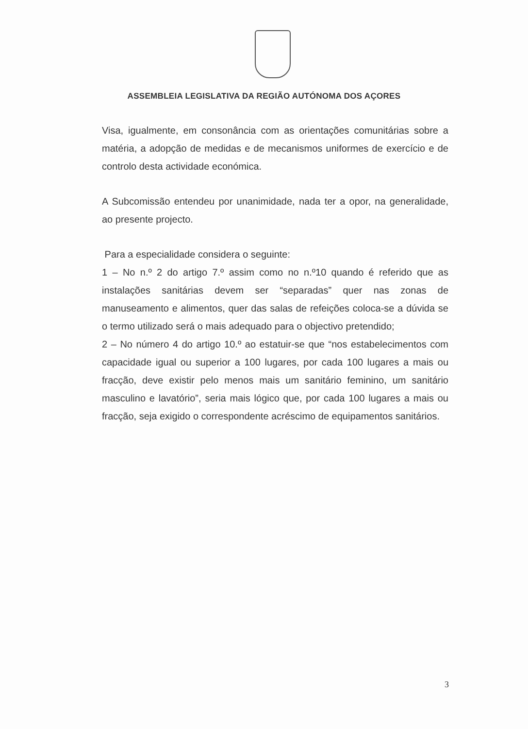ASSEMBLEIA LEGISLATIVA DA REGIÃO AUTÓNOMA DOS AÇORES
Visa, igualmente, em consonância com as orientações comunitárias sobre a matéria, a adopção de medidas e de mecanismos uniformes de exercício e de controlo desta actividade económica.
A Subcomissão entendeu por unanimidade, nada ter a opor, na generalidade, ao presente projecto.
Para a especialidade considera o seguinte:
1 – No n.º 2 do artigo 7.º assim como no n.º10 quando é referido que as instalações sanitárias devem ser “separadas” quer nas zonas de manuseamento e alimentos, quer das salas de refeições coloca-se a dúvida se o termo utilizado será o mais adequado para o objectivo pretendido;
2 – No número 4 do artigo 10.º ao estatuir-se que “nos estabelecimentos com capacidade igual ou superior a 100 lugares, por cada 100 lugares a mais ou fracção, deve existir pelo menos mais um sanitário feminino, um sanitário masculino e lavatório”, seria mais lógico que, por cada 100 lugares a mais ou fracção, seja exigido o correspondente acréscimo de equipamentos sanitários.
3